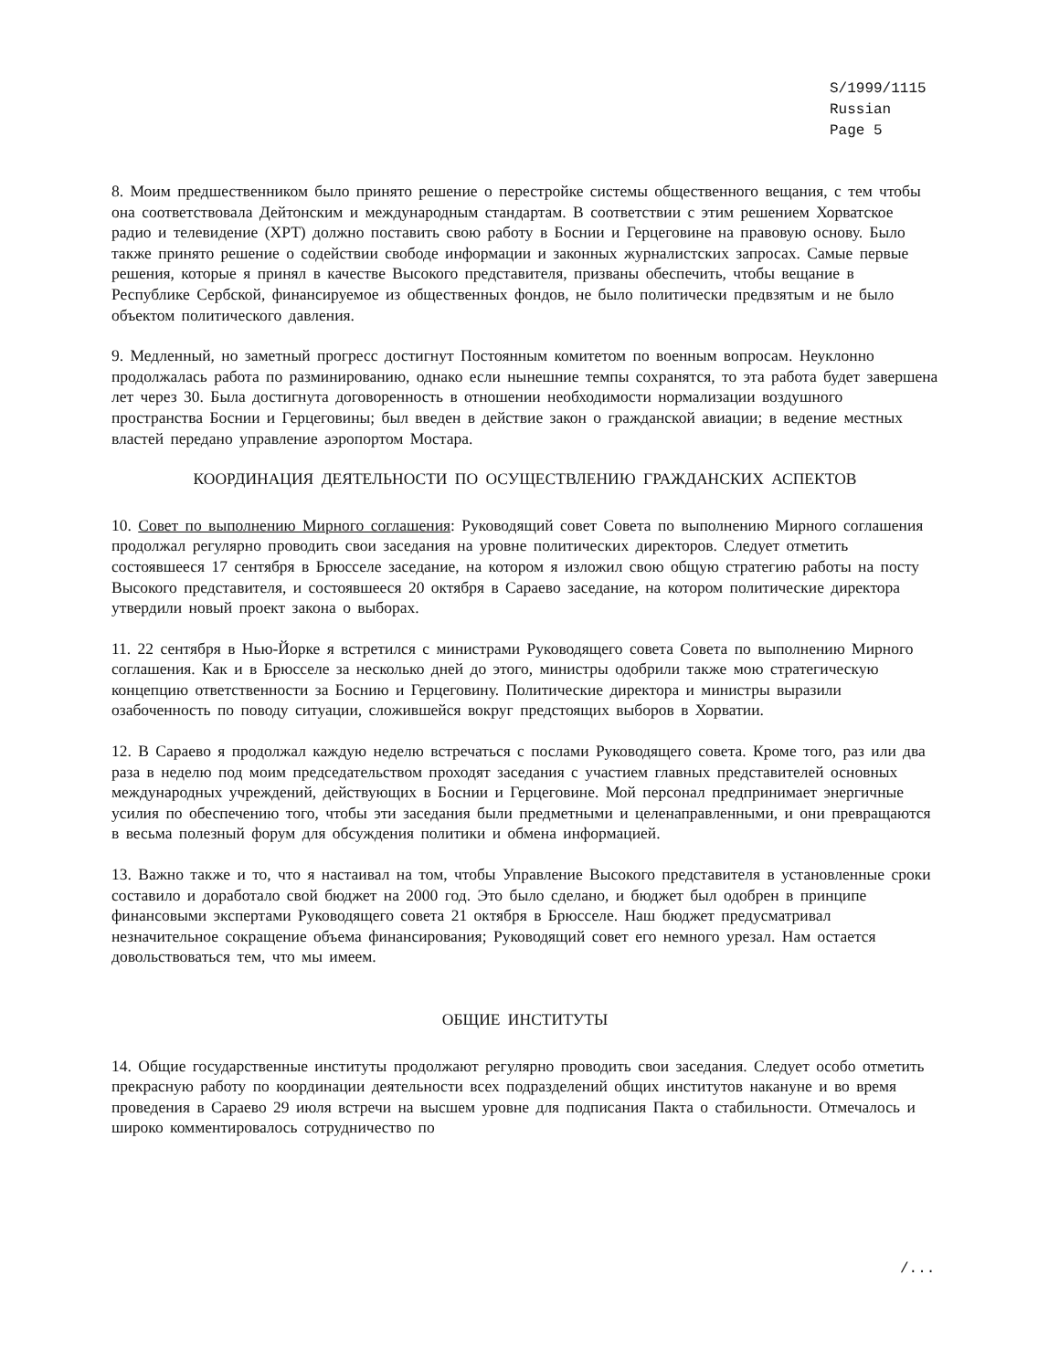S/1999/1115
Russian
Page 5
8. Моим предшественником было принято решение о перестройке системы общественного вещания, с тем чтобы она соответствовала Дейтонским и международным стандартам. В соответствии с этим решением Хорватское радио и телевидение (ХРТ) должно поставить свою работу в Боснии и Герцеговине на правовую основу. Было также принято решение о содействии свободе информации и законных журналистских запросах. Самые первые решения, которые я принял в качестве Высокого представителя, призваны обеспечить, чтобы вещание в Республике Сербской, финансируемое из общественных фондов, не было политически предвзятым и не было объектом политического давления.
9. Медленный, но заметный прогресс достигнут Постоянным комитетом по военным вопросам. Неуклонно продолжалась работа по разминированию, однако если нынешние темпы сохранятся, то эта работа будет завершена лет через 30. Была достигнута договоренность в отношении необходимости нормализации воздушного пространства Боснии и Герцеговины; был введен в действие закон о гражданской авиации; в ведение местных властей передано управление аэропортом Мостара.
КООРДИНАЦИЯ ДЕЯТЕЛЬНОСТИ ПО ОСУЩЕСТВЛЕНИЮ ГРАЖДАНСКИХ АСПЕКТОВ
10. Совет по выполнению Мирного соглашения: Руководящий совет Совета по выполнению Мирного соглашения продолжал регулярно проводить свои заседания на уровне политических директоров. Следует отметить состоявшееся 17 сентября в Брюсселе заседание, на котором я изложил свою общую стратегию работы на посту Высокого представителя, и состоявшееся 20 октября в Сараево заседание, на котором политические директора утвердили новый проект закона о выборах.
11. 22 сентября в Нью-Йорке я встретился с министрами Руководящего совета Совета по выполнению Мирного соглашения. Как и в Брюсселе за несколько дней до этого, министры одобрили также мою стратегическую концепцию ответственности за Боснию и Герцеговину. Политические директора и министры выразили озабоченность по поводу ситуации, сложившейся вокруг предстоящих выборов в Хорватии.
12. В Сараево я продолжал каждую неделю встречаться с послами Руководящего совета. Кроме того, раз или два раза в неделю под моим председательством проходят заседания с участием главных представителей основных международных учреждений, действующих в Боснии и Герцеговине. Мой персонал предпринимает энергичные усилия по обеспечению того, чтобы эти заседания были предметными и целенаправленными, и они превращаются в весьма полезный форум для обсуждения политики и обмена информацией.
13. Важно также и то, что я настаивал на том, чтобы Управление Высокого представителя в установленные сроки составило и доработало свой бюджет на 2000 год. Это было сделано, и бюджет был одобрен в принципе финансовыми экспертами Руководящего совета 21 октября в Брюсселе. Наш бюджет предусматривал незначительное сокращение объема финансирования; Руководящий совет его немного урезал. Нам остается довольствоваться тем, что мы имеем.
ОБЩИЕ ИНСТИТУТЫ
14. Общие государственные институты продолжают регулярно проводить свои заседания. Следует особо отметить прекрасную работу по координации деятельности всех подразделений общих институтов накануне и во время проведения в Сараево 29 июля встречи на высшем уровне для подписания Пакта о стабильности. Отмечалось и широко комментировалось сотрудничество по
/...